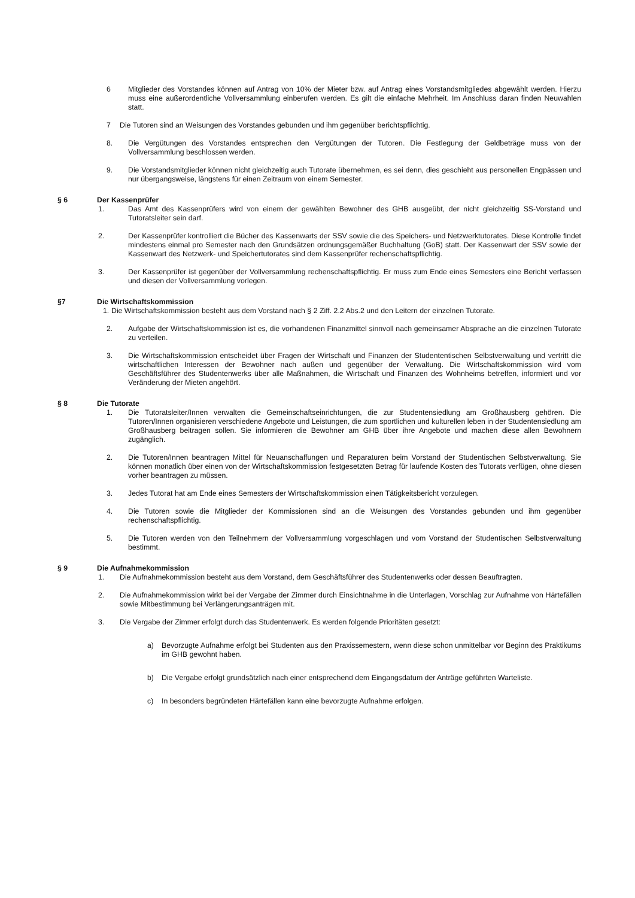6 Mitglieder des Vorstandes können auf Antrag von 10% der Mieter bzw. auf Antrag eines Vorstandsmitgliedes abgewählt werden. Hierzu muss eine außerordentliche Vollversammlung einberufen werden. Es gilt die einfache Mehrheit. Im Anschluss daran finden Neuwahlen statt.
7 Die Tutoren sind an Weisungen des Vorstandes gebunden und ihm gegenüber berichtspflichtig.
8. Die Vergütungen des Vorstandes entsprechen den Vergütungen der Tutoren. Die Festlegung der Geldbeträge muss von der Vollversammlung beschlossen werden.
9. Die Vorstandsmitglieder können nicht gleichzeitig auch Tutorate übernehmen, es sei denn, dies geschieht aus personellen Engpässen und nur übergangsweise, längstens für einen Zeitraum von einem Semester.
§ 6 Der Kassenprüfer
1. Das Amt des Kassenprüfers wird von einem der gewählten Bewohner des GHB ausgeübt, der nicht gleichzeitig SS-Vorstand und Tutoratsleiter sein darf.
2. Der Kassenprüfer kontrolliert die Bücher des Kassenwarts der SSV sowie die des Speichers- und Netzwerktutorates. Diese Kontrolle findet mindestens einmal pro Semester nach den Grundsätzen ordnungsgemäßer Buchhaltung (GoB) statt. Der Kassenwart der SSV sowie der Kassenwart des Netzwerk- und Speichertutorates sind dem Kassenprüfer rechenschaftspflichtig.
3. Der Kassenprüfer ist gegenüber der Vollversammlung rechenschaftspflichtig. Er muss zum Ende eines Semesters eine Bericht verfassen und diesen der Vollversammlung vorlegen.
§7 Die Wirtschaftskommission
1. Die Wirtschaftskommission besteht aus dem Vorstand nach § 2 Ziff. 2.2 Abs.2 und den Leitern der einzelnen Tutorate.
2. Aufgabe der Wirtschaftskommission ist es, die vorhandenen Finanzmittel sinnvoll nach gemeinsamer Absprache an die einzelnen Tutorate zu verteilen.
3. Die Wirtschaftskommission entscheidet über Fragen der Wirtschaft und Finanzen der Studententischen Selbstverwaltung und vertritt die wirtschaftlichen Interessen der Bewohner nach außen und gegenüber der Verwaltung. Die Wirtschaftskommission wird vom Geschäftsführer des Studentenwerks über alle Maßnahmen, die Wirtschaft und Finanzen des Wohnheims betreffen, informiert und vor Veränderung der Mieten angehört.
§ 8 Die Tutorate
1. Die Tutoratsleiter/Innen verwalten die Gemeinschaftseinrichtungen, die zur Studentensiedlung am Großhausberg gehören. Die Tutoren/Innen organisieren verschiedene Angebote und Leistungen, die zum sportlichen und kulturellen leben in der Studentensiedlung am Großhausberg beitragen sollen. Sie informieren die Bewohner am GHB über ihre Angebote und machen diese allen Bewohnern zugänglich.
2. Die Tutoren/Innen beantragen Mittel für Neuanschaffungen und Reparaturen beim Vorstand der Studentischen Selbstverwaltung. Sie können monatlich über einen von der Wirtschaftskommission festgesetzten Betrag für laufende Kosten des Tutorats verfügen, ohne diesen vorher beantragen zu müssen.
3. Jedes Tutorat hat am Ende eines Semesters der Wirtschaftskommission einen Tätigkeitsbericht vorzulegen.
4. Die Tutoren sowie die Mitglieder der Kommissionen sind an die Weisungen des Vorstandes gebunden und ihm gegenüber rechenschaftspflichtig.
5. Die Tutoren werden von den Teilnehmern der Vollversammlung vorgeschlagen und vom Vorstand der Studentischen Selbstverwaltung bestimmt.
§ 9 Die Aufnahmekommission
1. Die Aufnahmekommission besteht aus dem Vorstand, dem Geschäftsführer des Studentenwerks oder dessen Beauftragten.
2. Die Aufnahmekommission wirkt bei der Vergabe der Zimmer durch Einsichtnahme in die Unterlagen, Vorschlag zur Aufnahme von Härtefällen sowie Mitbestimmung bei Verlängerungsanträgen mit.
3. Die Vergabe der Zimmer erfolgt durch das Studentenwerk. Es werden folgende Prioritäten gesetzt:
a) Bevorzugte Aufnahme erfolgt bei Studenten aus den Praxissemestern, wenn diese schon unmittelbar vor Beginn des Praktikums im GHB gewohnt haben.
b) Die Vergabe erfolgt grundsätzlich nach einer entsprechend dem Eingangsdatum der Anträge geführten Warteliste.
c) In besonders begründeten Härtefällen kann eine bevorzugte Aufnahme erfolgen.